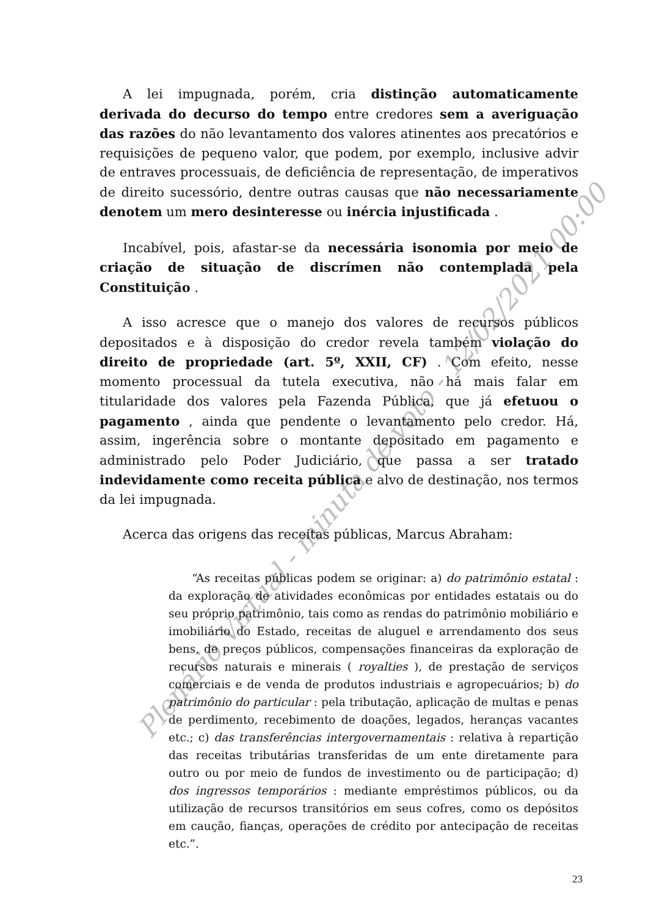A lei impugnada, porém, cria distinção automaticamente derivada do decurso do tempo entre credores sem a averiguação das razões do não levantamento dos valores atinentes aos precatórios e requisições de pequeno valor, que podem, por exemplo, inclusive advir de entraves processuais, de deficiência de representação, de imperativos de direito sucessório, dentre outras causas que não necessariamente denotem um mero desinteresse ou inércia injustificada .
Incabível, pois, afastar-se da necessária isonomia por meio de criação de situação de discrímen não contemplada pela Constituição .
A isso acresce que o manejo dos valores de recursos públicos depositados e à disposição do credor revela também violação do direito de propriedade (art. 5º, XXII, CF) . Com efeito, nesse momento processual da tutela executiva, não há mais falar em titularidade dos valores pela Fazenda Pública, que já efetuou o pagamento , ainda que pendente o levantamento pelo credor. Há, assim, ingerência sobre o montante depositado em pagamento e administrado pelo Poder Judiciário, que passa a ser tratado indevidamente como receita pública e alvo de destinação, nos termos da lei impugnada.
Acerca das origens das receitas públicas, Marcus Abraham:
“As receitas públicas podem se originar: a) do patrimônio estatal : da exploração de atividades econômicas por entidades estatais ou do seu próprio patrimônio, tais como as rendas do patrimônio mobiliário e imobiliário do Estado, receitas de aluguel e arrendamento dos seus bens, de preços públicos, compensações financeiras da exploração de recursos naturais e minerais ( royalties ), de prestação de serviços comerciais e de venda de produtos industriais e agropecuários; b) do patrimônio do particular : pela tributação, aplicação de multas e penas de perdimento, recebimento de doações, legados, heranças vacantes etc.; c) das transferências intergovernamentais : relativa à repartição das receitas tributárias transferidas de um ente diretamente para outro ou por meio de fundos de investimento ou de participação; d) dos ingressos temporários : mediante empréstimos públicos, ou da utilização de recursos transitórios em seus cofres, como os depósitos em caução, fianças, operações de crédito por antecipação de receitas etc.”.
23
Plenário Virtual - minuta de voto - 12/02/2021 00:00